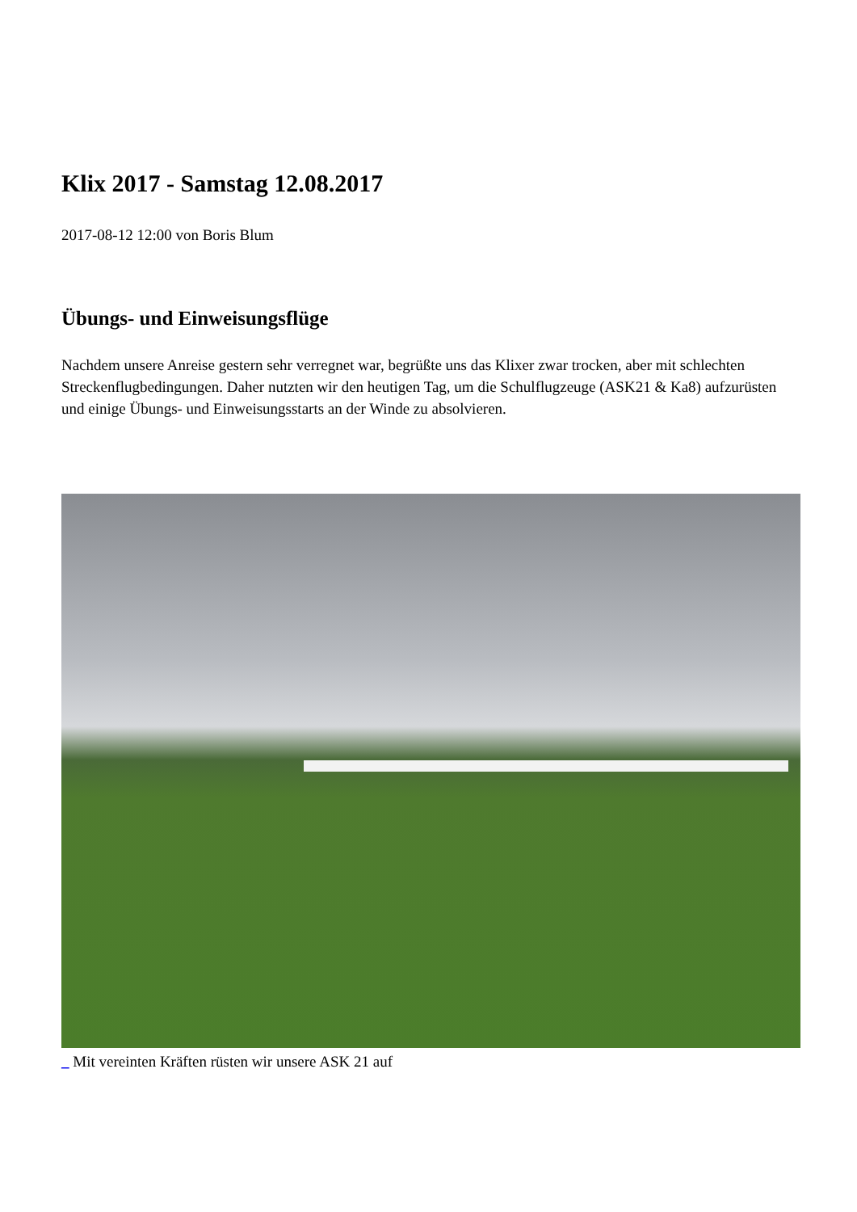Klix 2017 - Samstag 12.08.2017
2017-08-12 12:00 von Boris Blum
Übungs- und Einweisungsflüge
Nachdem unsere Anreise gestern sehr verregnet war, begrüßte uns das Klixer zwar trocken, aber mit schlechten Streckenflugbedingungen. Daher nutzten wir den heutigen Tag, um die Schulflugzeuge (ASK21 & Ka8) aufzurüsten und einige Übungs- und Einweisungsstarts an der Winde zu absolvieren.
_ Mit vereinten Kräften rüsten wir unsere ASK 21 auf